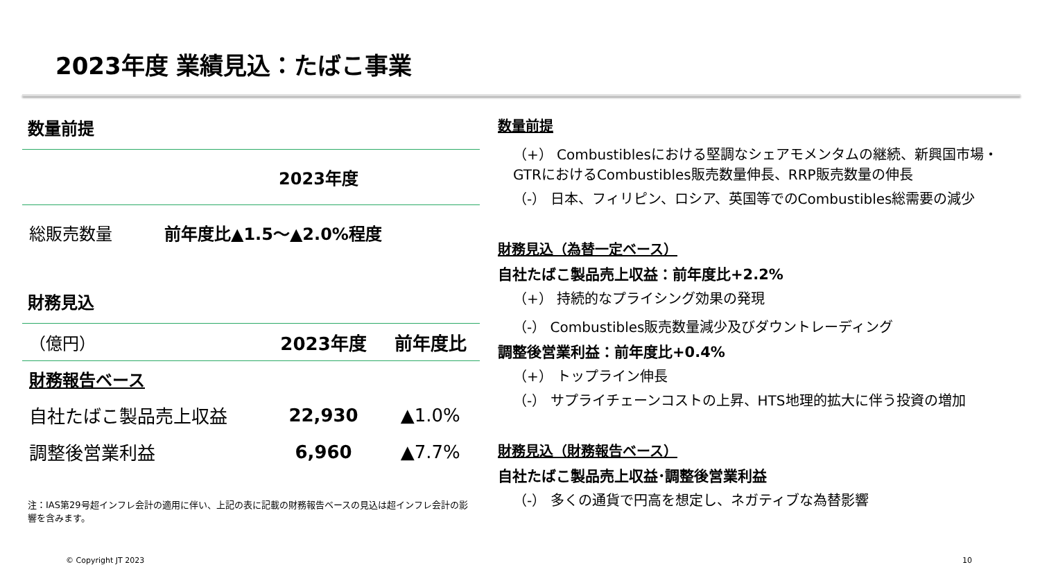2023年度 業績見込：たばこ事業
数量前提
| | 2023年度 |
| --- | --- |
| 総販売数量 | 前年度比▲1.5～▲2.0%程度 |
財務見込
| （億円） | 2023年度 | 前年度比 |
| 財務報告ベース | | |
| 自社たばこ製品売上収益 | 22,930 | ▲1.0% |
| 調整後営業利益 | 6,960 | ▲7.7% |
注：IAS第29号超インフレ会計の適用に伴い、上記の表に記載の財務報告ベースの見込は超インフレ会計の影響を含みます。
数量前提
（+） Combustiblesにおける堅調なシェアモメンタムの継続、新興国市場・GTRにおけるCombustibles販売数量伸長、RRP販売数量の伸長
（-） 日本、フィリピン、ロシア、英国等でのCombustibles総需要の減少
財務見込（為替一定ベース）
自社たばこ製品売上収益：前年度比+2.2%
（+） 持続的なプライシング効果の発現
（-） Combustibles販売数量減少及びダウントレーディング
調整後営業利益：前年度比+0.4%
（+） トップライン伸長
（-） サプライチェーンコストの上昇、HTS地理的拡大に伴う投資の増加
財務見込（財務報告ベース）
自社たばこ製品売上収益･調整後営業利益
（-） 多くの通貨で円高を想定し、ネガティブな為替影響
© Copyright JT 2023 10